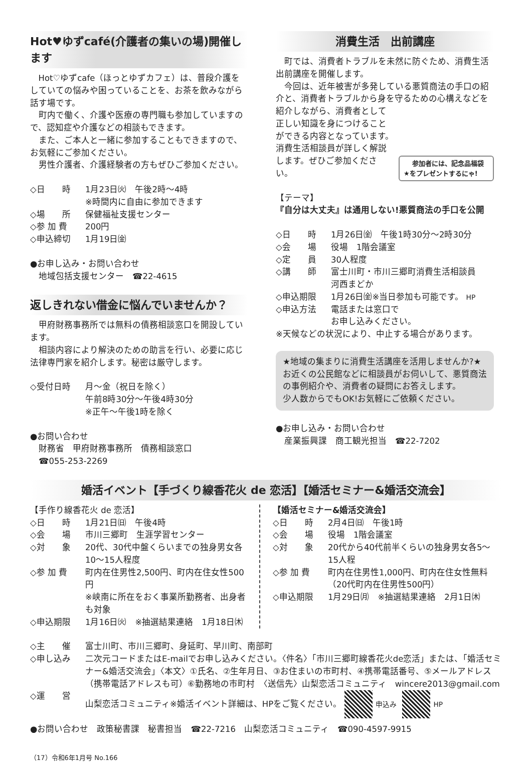Hot♥ゆずcafé(介護者の集いの場)開催します
Hot♡ゆずcafe（ほっとゆずカフェ）は、普段介護をしていての悩みや困っていることを、お茶を飲みながら話す場です。
町内で働く、介護や医療の専門職も参加していますので、認知症や介護などの相談もできます。
また、ご本人と一緒に参加することもできますので、お気軽にご参加ください。
男性介護者、介護経験者の方もぜひご参加ください。
◇日　　時 1月23日㈫　午後2時～4時
※時間内に自由に参加できます
◇場　　所 保健福祉支援センター
◇参 加 費 200円
◇申込締切 1月19日㈮
●お申し込み・お問い合わせ
　地域包括支援センター　☎22-4615
返しきれない借金に悩んでいませんか？
甲府財務事務所では無料の債務相談窓口を開設しています。
相談内容により解決のための助言を行い、必要に応じ法律専門家を紹介します。秘密は厳守します。
◇受付日時 月～金（祝日を除く）
午前8時30分～午後4時30分
※正午～午後1時を除く
●お問い合わせ
　財務省　甲府財務事務所　債務相談窓口
　☎055-253-2269
消費生活　出前講座
町では、消費者トラブルを未然に防ぐため、消費生活出前講座を開催します。
今回は、近年被害が多発している悪質商法の手口の紹介と、消費者トラブルから身を守るための心構えなど 参加者には、記念品福袋★をプレゼントするにゃ! を紹介しながら、消費者として正しい知識を身につけることができる内容となっています。消費生活相談員が詳しく解説します。ぜひご参加ください。
【テーマ】
『自分は大丈夫』は通用しない!悪質商法の手口を公開
◇日　　時 1月26日㈮　午後1時30分～2時30分
◇会　　場 役場　1階会議室
◇定　　員 30人程度
◇講　　師 富士川町・市川三郷町消費生活相談員
河西まどか
◇申込期限 1月26日㈮※当日参加も可能です。 HP
◇申込方法 電話または窓口で
お申し込みください。
※天候などの状況により、中止する場合があります。
★地域の集まりに消費生活講座を活用しませんか?★
お近くの公民館などに相談員がお伺いして、悪質商法の事例紹介や、消費者の疑問にお答えします。
少人数からでもOK!お気軽にご依頼ください。
●お申し込み・お問い合わせ
　産業振興課　商工観光担当　☎22-7202
婚活イベント【手づくり線香花火 de 恋活】【婚活セミナー&婚活交流会】
【手作り線香花火 de 恋活】
◇日　　時 1月21日㈰　午後4時
◇会　　場 市川三郷町　生涯学習センター
◇対　　象 20代、30代中盤くらいまでの独身男女各10～15人程度
◇参 加 費 町内在住男性2,500円、町内在住女性500円
※峡南に所在をおく事業所勤務者、出身者も対象
◇申込期限 1月16日㈫　※抽選結果連絡　1月18日㈭
【婚活セミナー&婚活交流会】
◇日　　時 2月4日㈰　午後1時
◇会　　場 役場　1階会議室
◇対　　象 20代から40代前半くらいの独身男女各5～15人程
◇参 加 費 町内在住男性1,000円、町内在住女性無料（20代町内在住男性500円）
◇申込期限 1月29日㈪　※抽選結果連絡　2月1日㈭
◇主　　催 富士川町、市川三郷町、身延町、早川町、南部町
◇申し込み 二次元コードまたはE-mailでお申し込みください。〈件名〉「市川三郷町線香花火de恋活」または、「婚活セミナー&婚活交流会」〈本文〉①氏名、②生年月日、③お住まいの市町村、④携帯電話番号、⑤メールアドレス（携帯電話アドレスも可）⑥勤務地の市町村　〈送信先〉山梨恋活コミュニティ　wincere2013@gmail.com
◇運　　営 山梨恋活コミュニティ※婚活イベント詳細は、HPをご覧ください。 申込み HP
●お問い合わせ　政策秘書課　秘書担当　☎22-7216　山梨恋活コミュニティ　☎090-4597-9915
（17）令和6年1月号 No.166